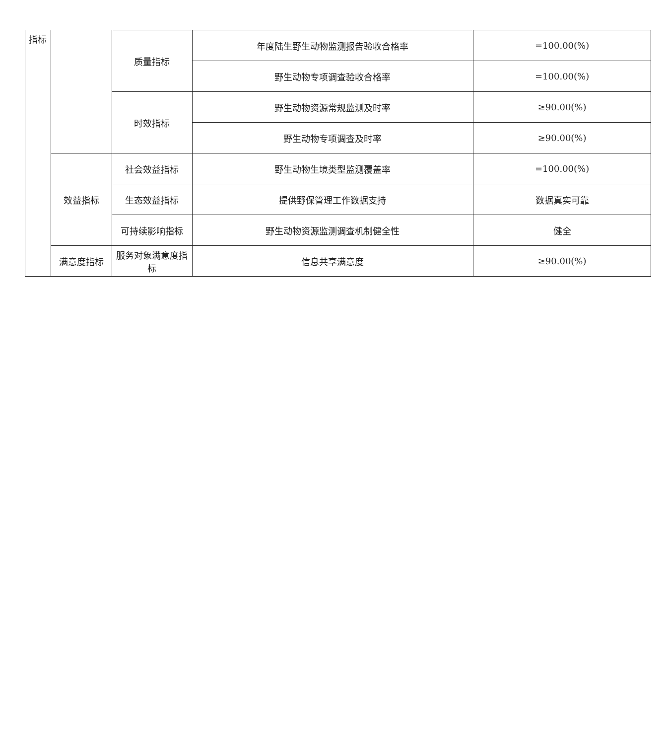| 指标 | | 质量指标 | 年度陆生野生动物监测报告验收合格率 | =100.00(%) |
| | | | 野生动物专项调查验收合格率 | =100.00(%) |
| | | 时效指标 | 野生动物资源常规监测及时率 | ≥90.00(%) |
| | | | 野生动物专项调查及时率 | ≥90.00(%) |
| | 效益指标 | 社会效益指标 | 野生动物生境类型监测覆盖率 | =100.00(%) |
| | | 生态效益指标 | 提供野保管理工作数据支持 | 数据真实可靠 |
| | | 可持续影响指标 | 野生动物资源监测调查机制健全性 | 健全 |
| | 满意度指标 | 服务对象满意度指标 | 信息共享满意度 | ≥90.00(%) |